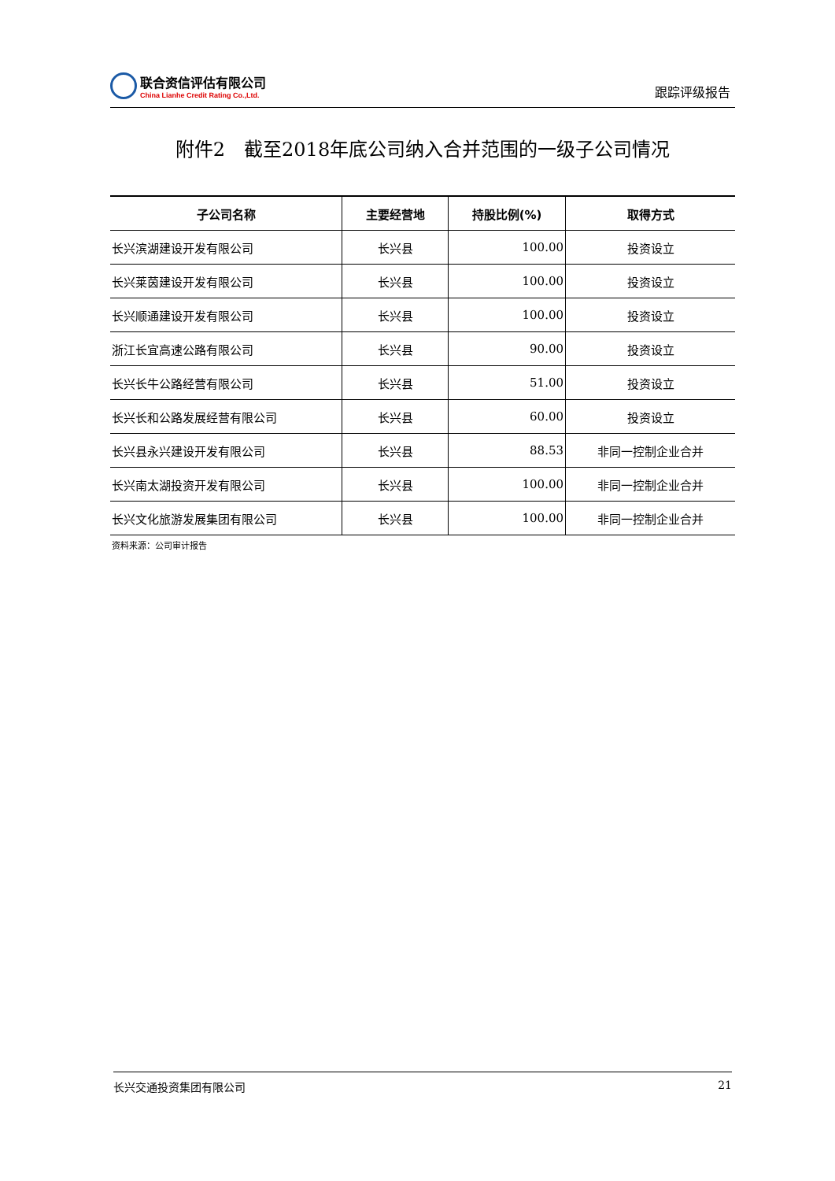联合资信评估有限公司
China Lianhe Credit Rating Co.,Ltd.
跟踪评级报告
附件2　截至2018年底公司纳入合并范围的一级子公司情况
| 子公司名称 | 主要经营地 | 持股比例(%) | 取得方式 |
| --- | --- | --- | --- |
| 长兴滨湖建设开发有限公司 | 长兴县 | 100.00 | 投资设立 |
| 长兴莱茵建设开发有限公司 | 长兴县 | 100.00 | 投资设立 |
| 长兴顺通建设开发有限公司 | 长兴县 | 100.00 | 投资设立 |
| 浙江长宜高速公路有限公司 | 长兴县 | 90.00 | 投资设立 |
| 长兴长牛公路经营有限公司 | 长兴县 | 51.00 | 投资设立 |
| 长兴长和公路发展经营有限公司 | 长兴县 | 60.00 | 投资设立 |
| 长兴县永兴建设开发有限公司 | 长兴县 | 88.53 | 非同一控制企业合并 |
| 长兴南太湖投资开发有限公司 | 长兴县 | 100.00 | 非同一控制企业合并 |
| 长兴文化旅游发展集团有限公司 | 长兴县 | 100.00 | 非同一控制企业合并 |
资料来源：公司审计报告
长兴交通投资集团有限公司 21